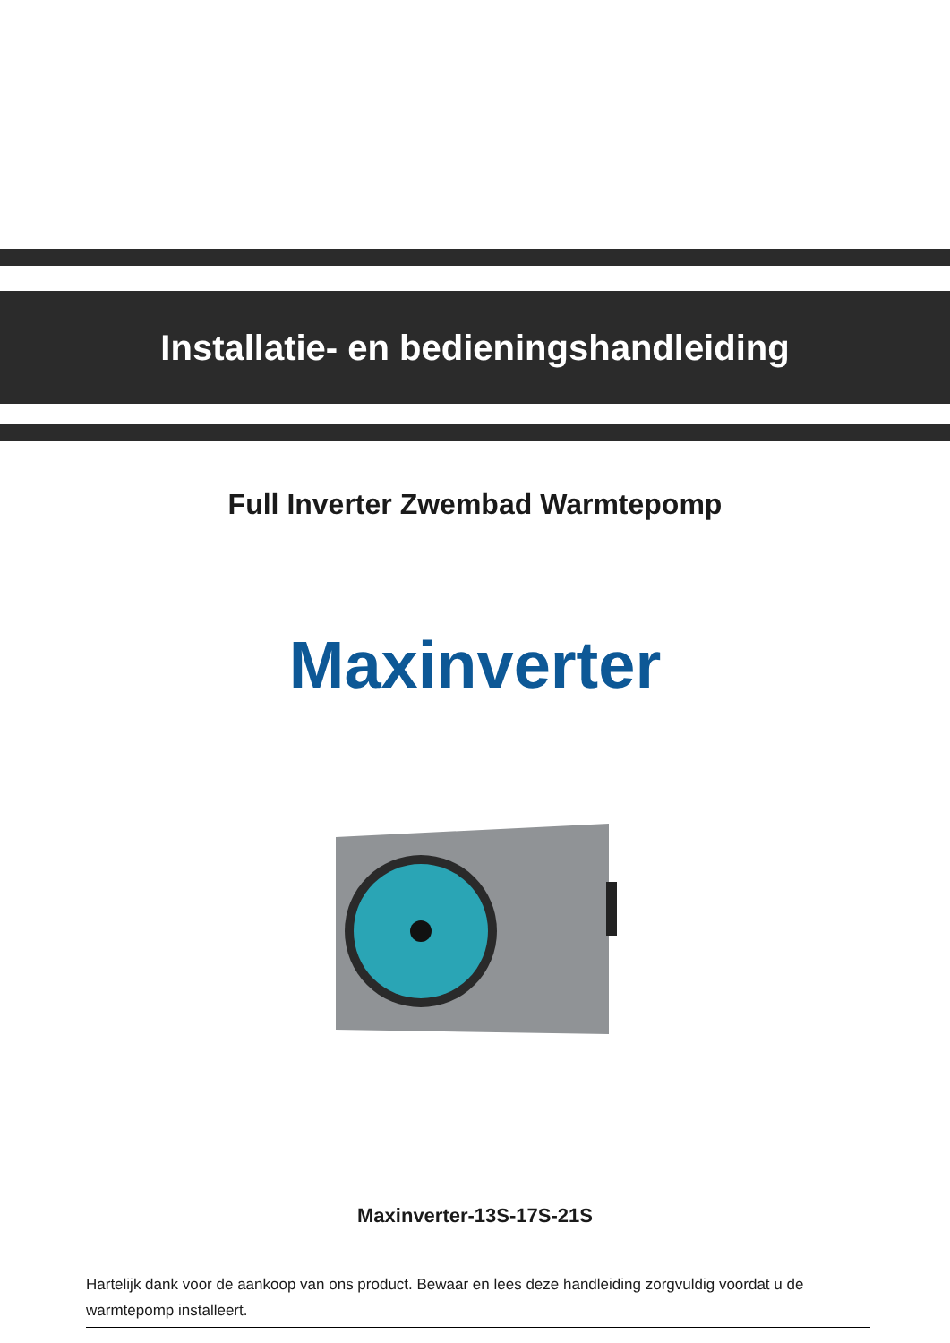Installatie- en bedieningshandleiding
Full Inverter Zwembad Warmtepomp
Maxinverter
Maxinverter-13S-17S-21S
Hartelijk dank voor de aankoop van ons product. Bewaar en lees deze handleiding zorgvuldig voordat u de warmtepomp installeert.